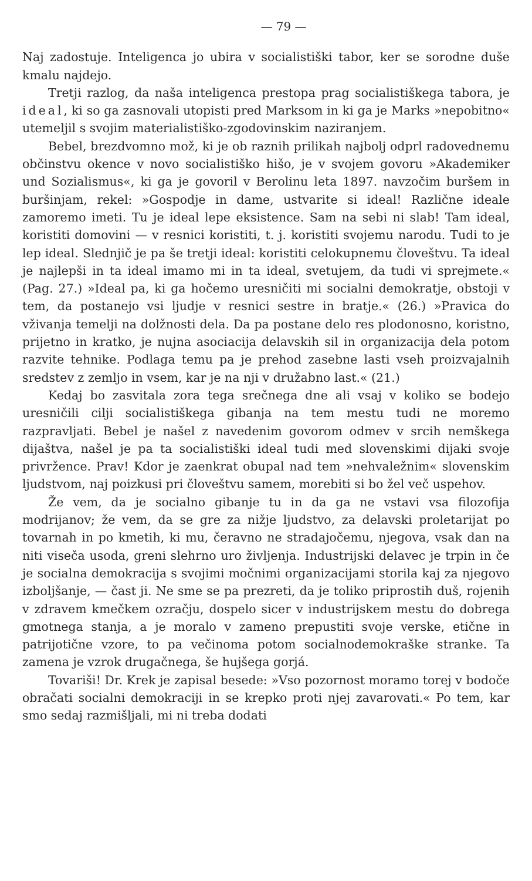— 79 —
Naj zadostuje. Inteligenca jo ubira v socialistiški tabor, ker se sorodne duše kmalu najdejo.
Tretji razlog, da naša inteligenca prestopa prag socialistiškega tabora, je ideal, ki so ga zasnovali utopisti pred Marksom in ki ga je Marks »nepobitno« utemeljil s svojim materialistiško-zgodovinskim naziranjem.
Bebel, brezdvomno mož, ki je ob raznih prilikah najbolj odprl radovednemu občinstvu okence v novo socialistiško hišo, je v svojem govoru »Akademiker und Sozialismus«, ki ga je govoril v Berolinu leta 1897. navzočim buršem in buršinjam, rekel: »Gospodje in dame, ustvarite si ideal! Različne ideale zamoremo imeti. Tu je ideal lepe eksistence. Sam na sebi ni slab! Tam ideal, koristiti domovini — v resnici koristiti, t. j. koristiti svojemu narodu. Tudi to je lep ideal. Slednjič je pa še tretji ideal: koristiti celokupnemu človeštvu. Ta ideal je najlepši in ta ideal imamo mi in ta ideal, svetujem, da tudi vi sprejmete.« (Pag. 27.) »Ideal pa, ki ga hočemo uresničiti mi socialni demokratje, obstoji v tem, da postanejo vsi ljudje v resnici sestre in bratje.« (26.) »Pravica do vživanja temelji na dolžnosti dela. Da pa postane delo res plodonosno, koristno, prijetno in kratko, je nujna asociacija delavskih sil in organizacija dela potom razvite tehnike. Podlaga temu pa je prehod zasebne lasti vseh proizvajalnih sredstev z zemljo in vsem, kar je na nji v družabno last.« (21.)
Kedaj bo zasvitala zora tega srečnega dne ali vsaj v koliko se bodejo uresničili cilji socialistiškega gibanja na tem mestu tudi ne moremo razpravljati. Bebel je našel z navedenim govorom odmev v srcih nemškega dijaštva, našel je pa ta socialistiški ideal tudi med slovenskimi dijaki svoje privržence. Prav! Kdor je zaenkrat obupal nad tem »nehvaležnim« slovenskim ljudstvom, naj poizkusi pri človeštvu samem, morebiti si bo žel več uspehov.
Že vem, da je socialno gibanje tu in da ga ne vstavi vsa filozofija modrijanov; že vem, da se gre za nižje ljudstvo, za delavski proletarijat po tovarnah in po kmetih, ki mu, čeravno ne stradajočemu, njegova, vsak dan na niti viseča usoda, greni slehrno uro življenja. Industrijski delavec je trpin in če je socialna demokracija s svojimi močnimi organizacijami storila kaj za njegovo izboljšanje, — čast ji. Ne sme se pa prezreti, da je toliko priprostih duš, rojenih v zdravem kmečkem ozračju, dospelo sicer v industrijskem mestu do dobrega gmotnega stanja, a je moralo v zameno prepustiti svoje verske, etične in patrijotične vzore, to pa večinoma potom socialnodemokraške stranke. Ta zamena je vzrok drugačnega, še hujšega gorjá.
Tovariši! Dr. Krek je zapisal besede: »Vso pozornost moramo torej v bodoče obračati socialni demokraciji in se krepko proti njej zavarovati.« Po tem, kar smo sedaj razmišljali, mi ni treba dodati